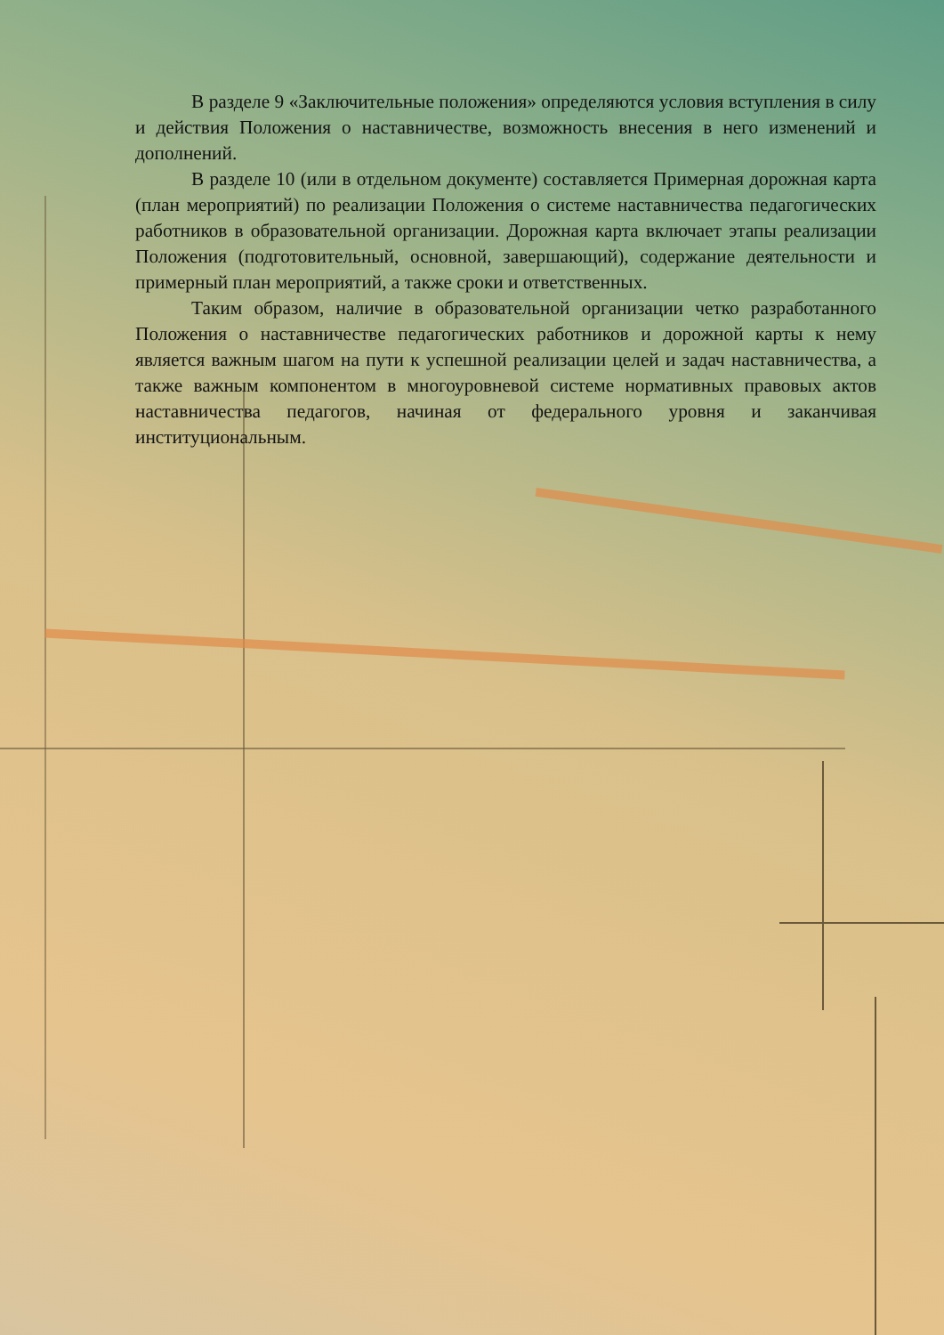В разделе 9 «Заключительные положения» определяются условия вступления в силу и действия Положения о наставничестве, возможность внесения в него изменений и дополнений.
В разделе 10 (или в отдельном документе) составляется Примерная дорожная карта (план мероприятий) по реализации Положения о системе наставничества педагогических работников в образовательной организации. Дорожная карта включает этапы реализации Положения (подготовительный, основной, завершающий), содержание деятельности и примерный план мероприятий, а также сроки и ответственных.
Таким образом, наличие в образовательной организации четко разработанного Положения о наставничестве педагогических работников и дорожной карты к нему является важным шагом на пути к успешной реализации целей и задач наставничества, а также важным компонентом в многоуровневой системе нормативных правовых актов наставничества педагогов, начиная от федерального уровня и заканчивая институциональным.